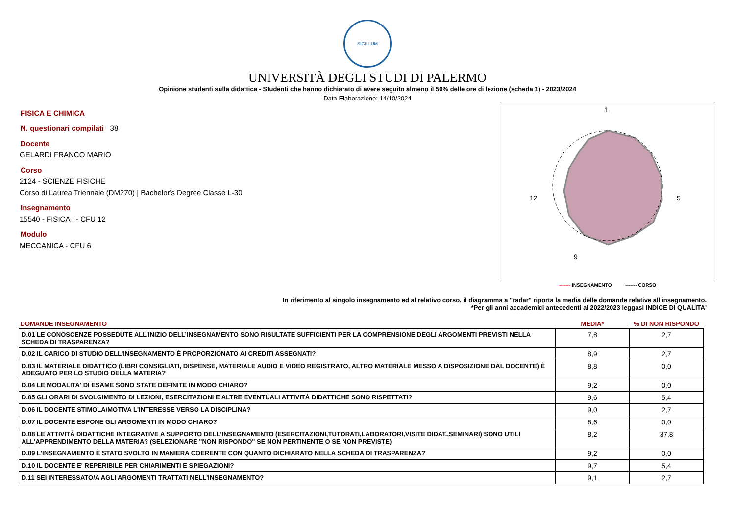SIGILLUM
UNIVERSITÀ DEGLI STUDI DI PALERMO
Opinione studenti sulla didattica - Studenti che hanno dichiarato di avere seguito almeno il 50% delle ore di lezione (scheda 1) - 2023/2024
Data Elaborazione: 14/10/2024
FISICA E CHIMICA
N. questionari compilati 38
Docente
GELARDI FRANCO MARIO
Corso
2124 - SCIENZE FISICHE
Corso di Laurea Triennale (DM270) | Bachelor's Degree Classe L-30
Insegnamento
15540 - FISICA I - CFU 12
Modulo
MECCANICA - CFU 6
1
5
12
9
------- INSEGNAMENTO ------- CORSO
In riferimento al singolo insegnamento ed al relativo corso, il diagramma a "radar" riporta la media delle domande relative all'insegnamento.
*Per gli anni accademici antecedenti al 2022/2023 leggasi INDICE DI QUALITA'
| DOMANDE INSEGNAMENTO | MEDIA* | % DI NON RISPONDO |
| --- | --- | --- |
| D.01 LE CONOSCENZE POSSEDUTE ALL’INIZIO DELL’INSEGNAMENTO SONO RISULTATE SUFFICIENTI PER LA COMPRENSIONE DEGLI ARGOMENTI PREVISTI NELLA SCHEDA DI TRASPARENZA? | 7,8 | 2,7 |
| D.02 IL CARICO DI STUDIO DELL'INSEGNAMENTO È PROPORZIONATO AI CREDITI ASSEGNATI? | 8,9 | 2,7 |
| D.03 IL MATERIALE DIDATTICO (LIBRI CONSIGLIATI, DISPENSE, MATERIALE AUDIO E VIDEO REGISTRATO, ALTRO MATERIALE MESSO A DISPOSIZIONE DAL DOCENTE) È ADEGUATO PER LO STUDIO DELLA MATERIA? | 8,8 | 0,0 |
| D.04 LE MODALITA' DI ESAME SONO STATE DEFINITE IN MODO CHIARO? | 9,2 | 0,0 |
| D.05 GLI ORARI DI SVOLGIMENTO DI LEZIONI, ESERCITAZIONI E ALTRE EVENTUALI ATTIVITÀ DIDATTICHE SONO RISPETTATI? | 9,6 | 5,4 |
| D.06 IL DOCENTE STIMOLA/MOTIVA L'INTERESSE VERSO LA DISCIPLINA? | 9,0 | 2,7 |
| D.07 IL DOCENTE ESPONE GLI ARGOMENTI IN MODO CHIARO? | 8,6 | 0,0 |
| D.08 LE ATTIVITÀ DIDATTICHE INTEGRATIVE A SUPPORTO DELL’INSEGNAMENTO (ESERCITAZIONI,TUTORATI,LABORATORI,VISITE DIDAT.,SEMINARI) SONO UTILI ALL’APPRENDIMENTO DELLA MATERIA? (SELEZIONARE "NON RISPONDO" SE NON PERTINENTE O SE NON PREVISTE) | 8,2 | 37,8 |
| D.09 L'INSEGNAMENTO È STATO SVOLTO IN MANIERA COERENTE CON QUANTO DICHIARATO NELLA SCHEDA DI TRASPARENZA? | 9,2 | 0,0 |
| D.10 IL DOCENTE E' REPERIBILE PER CHIARIMENTI E SPIEGAZIONI? | 9,7 | 5,4 |
| D.11 SEI INTERESSATO/A AGLI ARGOMENTI TRATTATI NELL'INSEGNAMENTO? | 9,1 | 2,7 |